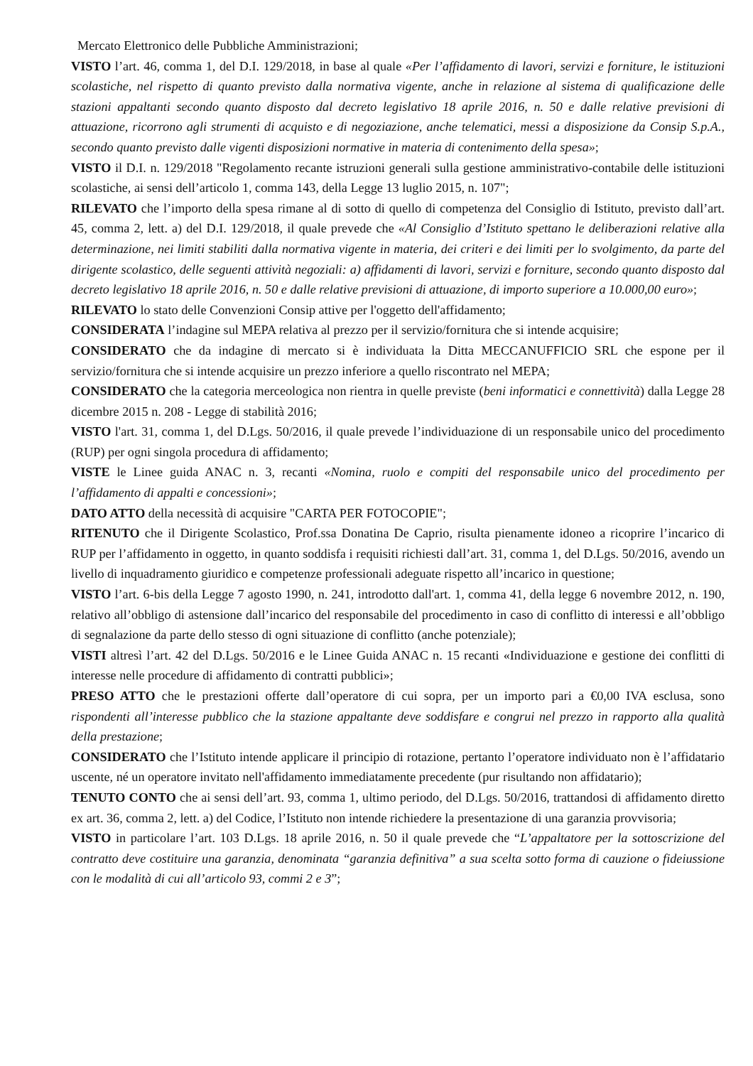Mercato Elettronico delle Pubbliche Amministrazioni;
VISTO l’art. 46, comma 1, del D.I. 129/2018, in base al quale «Per l’affidamento di lavori, servizi e forniture, le istituzioni scolastiche, nel rispetto di quanto previsto dalla normativa vigente, anche in relazione al sistema di qualificazione delle stazioni appaltanti secondo quanto disposto dal decreto legislativo 18 aprile 2016, n. 50 e dalle relative previsioni di attuazione, ricorrono agli strumenti di acquisto e di negoziazione, anche telematici, messi a disposizione da Consip S.p.A., secondo quanto previsto dalle vigenti disposizioni normative in materia di contenimento della spesa»;
VISTO il D.I. n. 129/2018 "Regolamento recante istruzioni generali sulla gestione amministrativo-contabile delle istituzioni scolastiche, ai sensi dell’articolo 1, comma 143, della Legge 13 luglio 2015, n. 107";
RILEVATO che l’importo della spesa rimane al di sotto di quello di competenza del Consiglio di Istituto, previsto dall’art. 45, comma 2, lett. a) del D.I. 129/2018, il quale prevede che «Al Consiglio d’Istituto spettano le deliberazioni relative alla determinazione, nei limiti stabiliti dalla normativa vigente in materia, dei criteri e dei limiti per lo svolgimento, da parte del dirigente scolastico, delle seguenti attività negoziali: a) affidamenti di lavori, servizi e forniture, secondo quanto disposto dal decreto legislativo 18 aprile 2016, n. 50 e dalle relative previsioni di attuazione, di importo superiore a 10.000,00 euro»;
RILEVATO lo stato delle Convenzioni Consip attive per l'oggetto dell'affidamento;
CONSIDERATA l’indagine sul MEPA relativa al prezzo per il servizio/fornitura che si intende acquisire;
CONSIDERATO che da indagine di mercato si è individuata la Ditta MECCANUFFICIO SRL che espone per il servizio/fornitura che si intende acquisire un prezzo inferiore a quello riscontrato nel MEPA;
CONSIDERATO che la categoria merceologica non rientra in quelle previste (beni informatici e connettività) dalla Legge 28 dicembre 2015 n. 208 - Legge di stabilità 2016;
VISTO l'art. 31, comma 1, del D.Lgs. 50/2016, il quale prevede l’individuazione di un responsabile unico del procedimento (RUP) per ogni singola procedura di affidamento;
VISTE le Linee guida ANAC n. 3, recanti «Nomina, ruolo e compiti del responsabile unico del procedimento per l’affidamento di appalti e concessioni»;
DATO ATTO della necessità di acquisire "CARTA PER FOTOCOPIE";
RITENUTO che il Dirigente Scolastico, Prof.ssa Donatina De Caprio, risulta pienamente idoneo a ricoprire l’incarico di RUP per l’affidamento in oggetto, in quanto soddisfa i requisiti richiesti dall’art. 31, comma 1, del D.Lgs. 50/2016, avendo un livello di inquadramento giuridico e competenze professionali adeguate rispetto all’incarico in questione;
VISTO l’art. 6-bis della Legge 7 agosto 1990, n. 241, introdotto dall'art. 1, comma 41, della legge 6 novembre 2012, n. 190, relativo all’obbligo di astensione dall’incarico del responsabile del procedimento in caso di conflitto di interessi e all’obbligo di segnalazione da parte dello stesso di ogni situazione di conflitto (anche potenziale);
VISTI altresì l’art. 42 del D.Lgs. 50/2016 e le Linee Guida ANAC n. 15 recanti «Individuazione e gestione dei conflitti di interesse nelle procedure di affidamento di contratti pubblici»;
PRESO ATTO che le prestazioni offerte dall’operatore di cui sopra, per un importo pari a €0,00 IVA esclusa, sono rispondenti all’interesse pubblico che la stazione appaltante deve soddisfare e congrui nel prezzo in rapporto alla qualità della prestazione;
CONSIDERATO che l’Istituto intende applicare il principio di rotazione, pertanto l’operatore individuato non è l’affidatario uscente, né un operatore invitato nell'affidamento immediatamente precedente (pur risultando non affidatario);
TENUTO CONTO che ai sensi dell’art. 93, comma 1, ultimo periodo, del D.Lgs. 50/2016, trattandosi di affidamento diretto ex art. 36, comma 2, lett. a) del Codice, l’Istituto non intende richiedere la presentazione di una garanzia provvisoria;
VISTO in particolare l’art. 103 D.Lgs. 18 aprile 2016, n. 50 il quale prevede che “L’appaltatore per la sottoscrizione del contratto deve costituire una garanzia, denominata “garanzia definitiva” a sua scelta sotto forma di cauzione o fideiussione con le modalità di cui all’articolo 93, commi 2 e 3”;